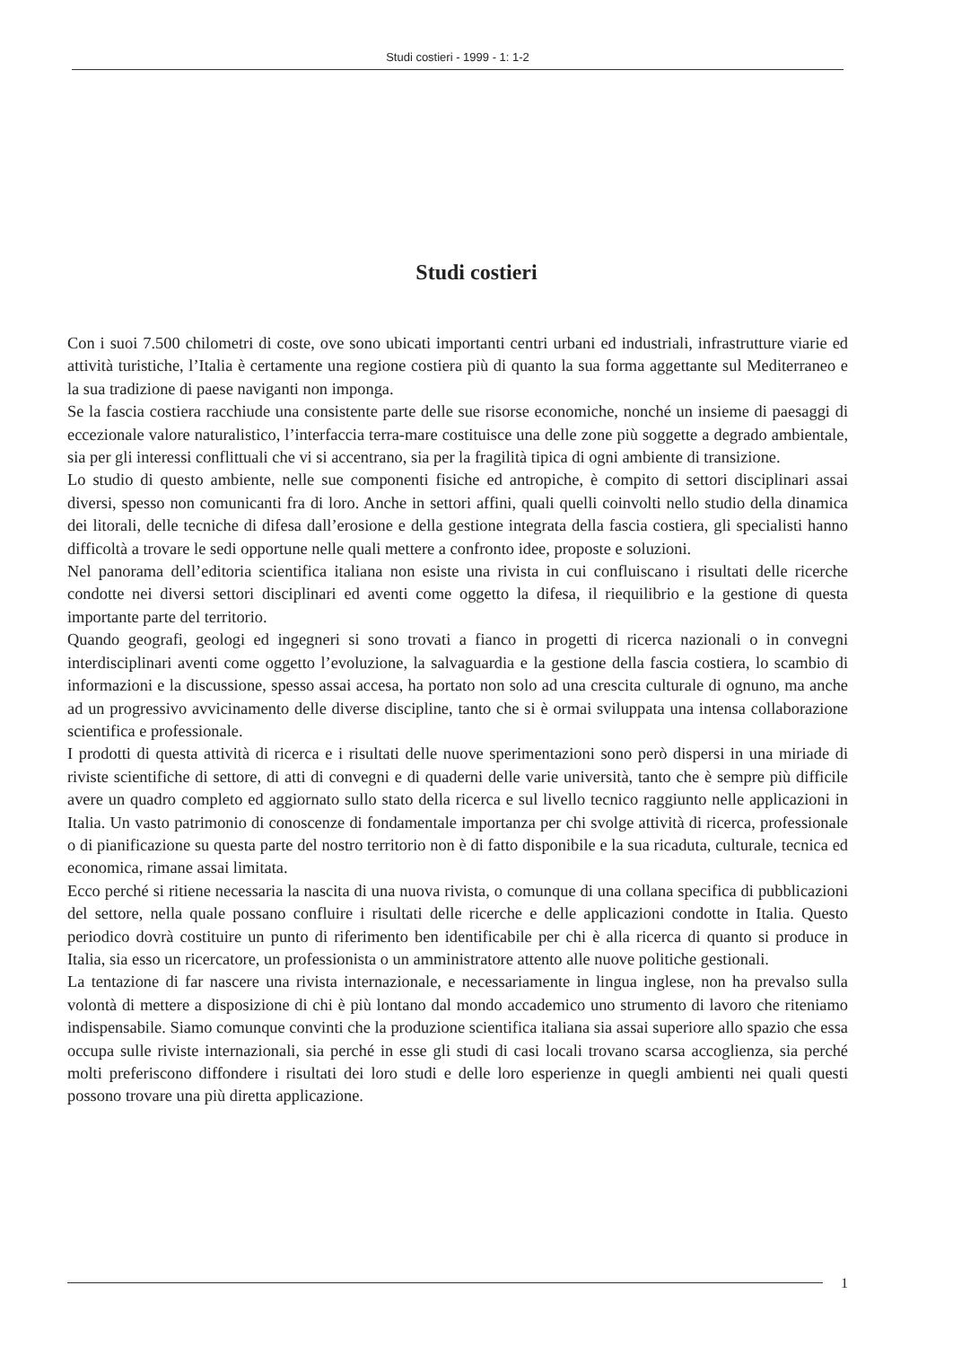Studi costieri - 1999 - 1: 1-2
Studi costieri
Con i suoi 7.500 chilometri di coste, ove sono ubicati importanti centri urbani ed industriali, infrastrutture viarie ed attività turistiche, l’Italia è certamente una regione costiera più di quanto la sua forma aggettante sul Mediterraneo e la sua tradizione di paese naviganti non imponga.
Se la fascia costiera racchiude una consistente parte delle sue risorse economiche, nonché un insieme di paesaggi di eccezionale valore naturalistico, l’interfaccia terra-mare costituisce una delle zone più soggette a degrado ambientale, sia per gli interessi conflittuali che vi si accentrano, sia per la fragilità tipica di ogni ambiente di transizione.
Lo studio di questo ambiente, nelle sue componenti fisiche ed antropiche, è compito di settori disciplinari assai diversi, spesso non comunicanti fra di loro. Anche in settori affini, quali quelli coinvolti nello studio della dinamica dei litorali, delle tecniche di difesa dall’erosione e della gestione integrata della fascia costiera, gli specialisti hanno difficoltà a trovare le sedi opportune nelle quali mettere a confronto idee, proposte e soluzioni.
Nel panorama dell’editoria scientifica italiana non esiste una rivista in cui confluiscano i risultati delle ricerche condotte nei diversi settori disciplinari ed aventi come oggetto la difesa, il riequilibrio e la gestione di questa importante parte del territorio.
Quando geografi, geologi ed ingegneri si sono trovati a fianco in progetti di ricerca nazionali o in convegni interdisciplinari aventi come oggetto l’evoluzione, la salvaguardia e la gestione della fascia costiera, lo scambio di informazioni e la discussione, spesso assai accesa, ha portato non solo ad una crescita culturale di ognuno, ma anche ad un progressivo avvicinamento delle diverse discipline, tanto che si è ormai sviluppata una intensa collaborazione scientifica e professionale.
I prodotti di questa attività di ricerca e i risultati delle nuove sperimentazioni sono però dispersi in una miriade di riviste scientifiche di settore, di atti di convegni e di quaderni delle varie università, tanto che è sempre più difficile avere un quadro completo ed aggiornato sullo stato della ricerca e sul livello tecnico raggiunto nelle applicazioni in Italia. Un vasto patrimonio di conoscenze di fondamentale importanza per chi svolge attività di ricerca, professionale o di pianificazione su questa parte del nostro territorio non è di fatto disponibile e la sua ricaduta, culturale, tecnica ed economica, rimane assai limitata.
Ecco perché si ritiene necessaria la nascita di una nuova rivista, o comunque di una collana specifica di pubblicazioni del settore, nella quale possano confluire i risultati delle ricerche e delle applicazioni condotte in Italia. Questo periodico dovrà costituire un punto di riferimento ben identificabile per chi è alla ricerca di quanto si produce in Italia, sia esso un ricercatore, un professionista o un amministratore attento alle nuove politiche gestionali.
La tentazione di far nascere una rivista internazionale, e necessariamente in lingua inglese, non ha prevalso sulla volontà di mettere a disposizione di chi è più lontano dal mondo accademico uno strumento di lavoro che riteniamo indispensabile. Siamo comunque convinti che la produzione scientifica italiana sia assai superiore allo spazio che essa occupa sulle riviste internazionali, sia perché in esse gli studi di casi locali trovano scarsa accoglienza, sia perché molti preferiscono diffondere i risultati dei loro studi e delle loro esperienze in quegli ambienti nei quali questi possono trovare una più diretta applicazione.
1